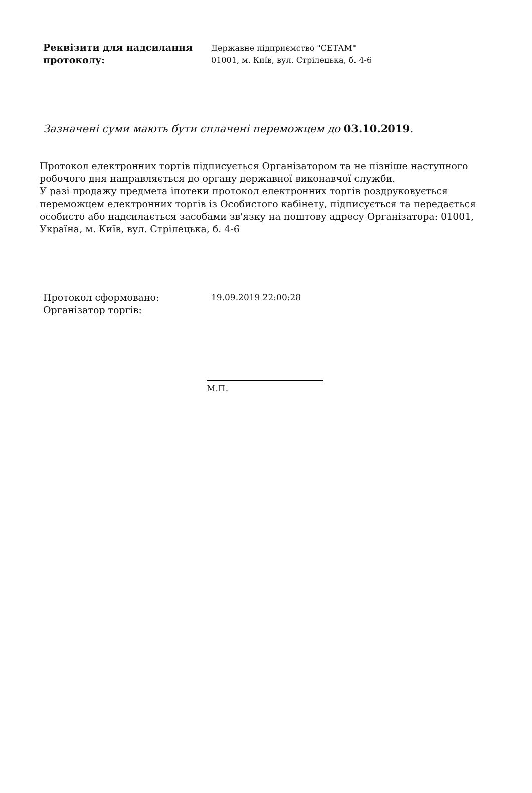Реквізити для надсилання протоколу:
Державне підприємство "СЕТАМ"
01001, м. Київ, вул. Стрілецька, б. 4-6
Зазначені суми мають бути сплачені переможцем до 03.10.2019.
Протокол електронних торгів підписується Організатором та не пізніше наступного робочого дня направляється до органу державної виконавчої служби.
У разі продажу предмета іпотеки протокол електронних торгів роздруковується переможцем електронних торгів із Особистого кабінету, підписується та передається особисто або надсилається засобами зв'язку на поштову адресу Організатора: 01001, Україна, м. Київ, вул. Стрілецька, б. 4-6
Протокол сформовано:
Організатор торгів:
19.09.2019 22:00:28
М.П.